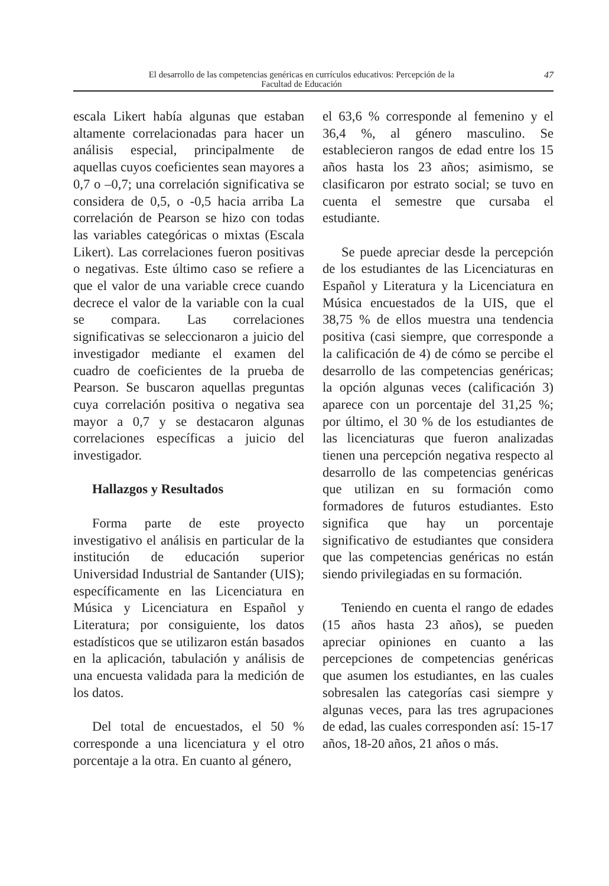El desarrollo de las competencias genéricas en currículos educativos: Percepción de la
Facultad de Educación
47
escala Likert había algunas que estaban altamente correlacionadas para hacer un análisis especial, principalmente de aquellas cuyos coeficientes sean mayores a 0,7 o –0,7; una correlación significativa se considera de 0,5, o -0,5 hacia arriba La correlación de Pearson se hizo con todas las variables categóricas o mixtas (Escala Likert). Las correlaciones fueron positivas o negativas. Este último caso se refiere a que el valor de una variable crece cuando decrece el valor de la variable con la cual se compara. Las correlaciones significativas se seleccionaron a juicio del investigador mediante el examen del cuadro de coeficientes de la prueba de Pearson. Se buscaron aquellas preguntas cuya correlación positiva o negativa sea mayor a 0,7 y se destacaron algunas correlaciones específicas a juicio del investigador.
Hallazgos y Resultados
Forma parte de este proyecto investigativo el análisis en particular de la institución de educación superior Universidad Industrial de Santander (UIS); específicamente en las Licenciatura en Música y Licenciatura en Español y Literatura; por consiguiente, los datos estadísticos que se utilizaron están basados en la aplicación, tabulación y análisis de una encuesta validada para la medición de los datos.
Del total de encuestados, el 50 % corresponde a una licenciatura y el otro porcentaje a la otra. En cuanto al género,
el 63,6 % corresponde al femenino y el 36,4 %, al género masculino. Se establecieron rangos de edad entre los 15 años hasta los 23 años; asimismo, se clasificaron por estrato social; se tuvo en cuenta el semestre que cursaba el estudiante.
Se puede apreciar desde la percepción de los estudiantes de las Licenciaturas en Español y Literatura y la Licenciatura en Música encuestados de la UIS, que el 38,75 % de ellos muestra una tendencia positiva (casi siempre, que corresponde a la calificación de 4) de cómo se percibe el desarrollo de las competencias genéricas; la opción algunas veces (calificación 3) aparece con un porcentaje del 31,25 %; por último, el 30 % de los estudiantes de las licenciaturas que fueron analizadas tienen una percepción negativa respecto al desarrollo de las competencias genéricas que utilizan en su formación como formadores de futuros estudiantes. Esto significa que hay un porcentaje significativo de estudiantes que considera que las competencias genéricas no están siendo privilegiadas en su formación.
Teniendo en cuenta el rango de edades (15 años hasta 23 años), se pueden apreciar opiniones en cuanto a las percepciones de competencias genéricas que asumen los estudiantes, en las cuales sobresalen las categorías casi siempre y algunas veces, para las tres agrupaciones de edad, las cuales corresponden así: 15-17 años, 18-20 años, 21 años o más.